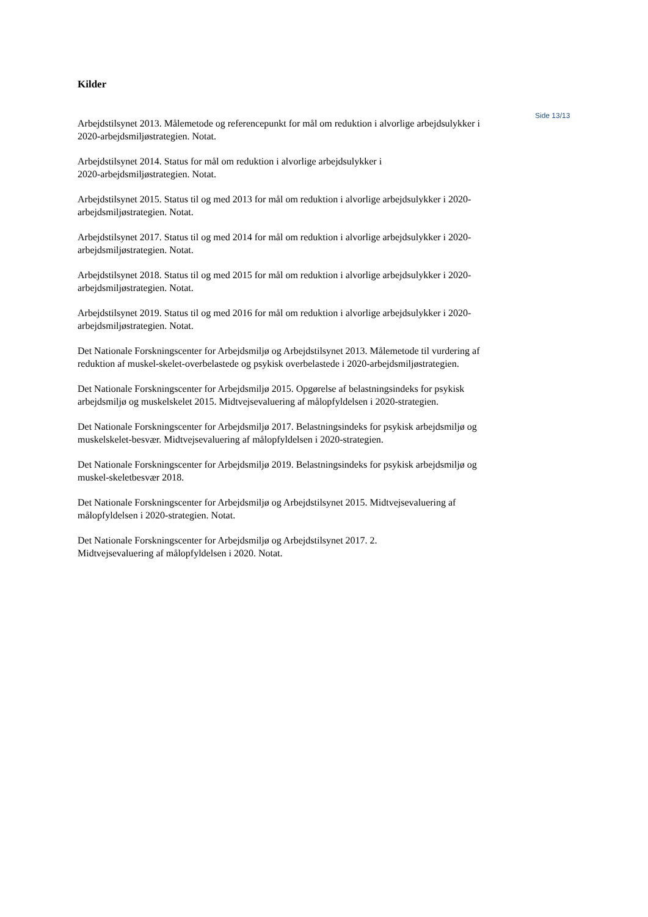Kilder
Arbejdstilsynet 2013. Målemetode og referencepunkt for mål om reduktion i alvorlige arbejdsulykker i 2020-arbejdsmiljøstrategien. Notat.
Arbejdstilsynet 2014. Status for mål om reduktion i alvorlige arbejdsulykker i
2020-arbejdsmiljøstrategien. Notat.
Arbejdstilsynet 2015. Status til og med 2013 for mål om reduktion i alvorlige arbejdsulykker i 2020-arbejdsmiljøstrategien. Notat.
Arbejdstilsynet 2017. Status til og med 2014 for mål om reduktion i alvorlige arbejdsulykker i 2020-arbejdsmiljøstrategien. Notat.
Arbejdstilsynet 2018. Status til og med 2015 for mål om reduktion i alvorlige arbejdsulykker i 2020-arbejdsmiljøstrategien. Notat.
Arbejdstilsynet 2019. Status til og med 2016 for mål om reduktion i alvorlige arbejdsulykker i 2020-arbejdsmiljøstrategien. Notat.
Det Nationale Forskningscenter for Arbejdsmiljø og Arbejdstilsynet 2013. Målemetode til vurdering af reduktion af muskel-skelet-overbelastede og psykisk overbelastede i 2020-arbejdsmiljøstrategien.
Det Nationale Forskningscenter for Arbejdsmiljø 2015. Opgørelse af belastningsindeks for psykisk arbejdsmiljø og muskelskelet 2015. Midtvejsevaluering af målopfyldelsen i 2020-strategien.
Det Nationale Forskningscenter for Arbejdsmiljø 2017. Belastningsindeks for psykisk arbejdsmiljø og muskelskelet-besvær. Midtvejsevaluering af målopfyldelsen i 2020-strategien.
Det Nationale Forskningscenter for Arbejdsmiljø 2019. Belastningsindeks for psykisk arbejdsmiljø og muskel-skeletbesvær 2018.
Det Nationale Forskningscenter for Arbejdsmiljø og Arbejdstilsynet 2015. Midtvejsevaluering af målopfyldelsen i 2020-strategien. Notat.
Det Nationale Forskningscenter for Arbejdsmiljø og Arbejdstilsynet 2017. 2.
Midtvejsevaluering af målopfyldelsen i 2020. Notat.
Side 13/13